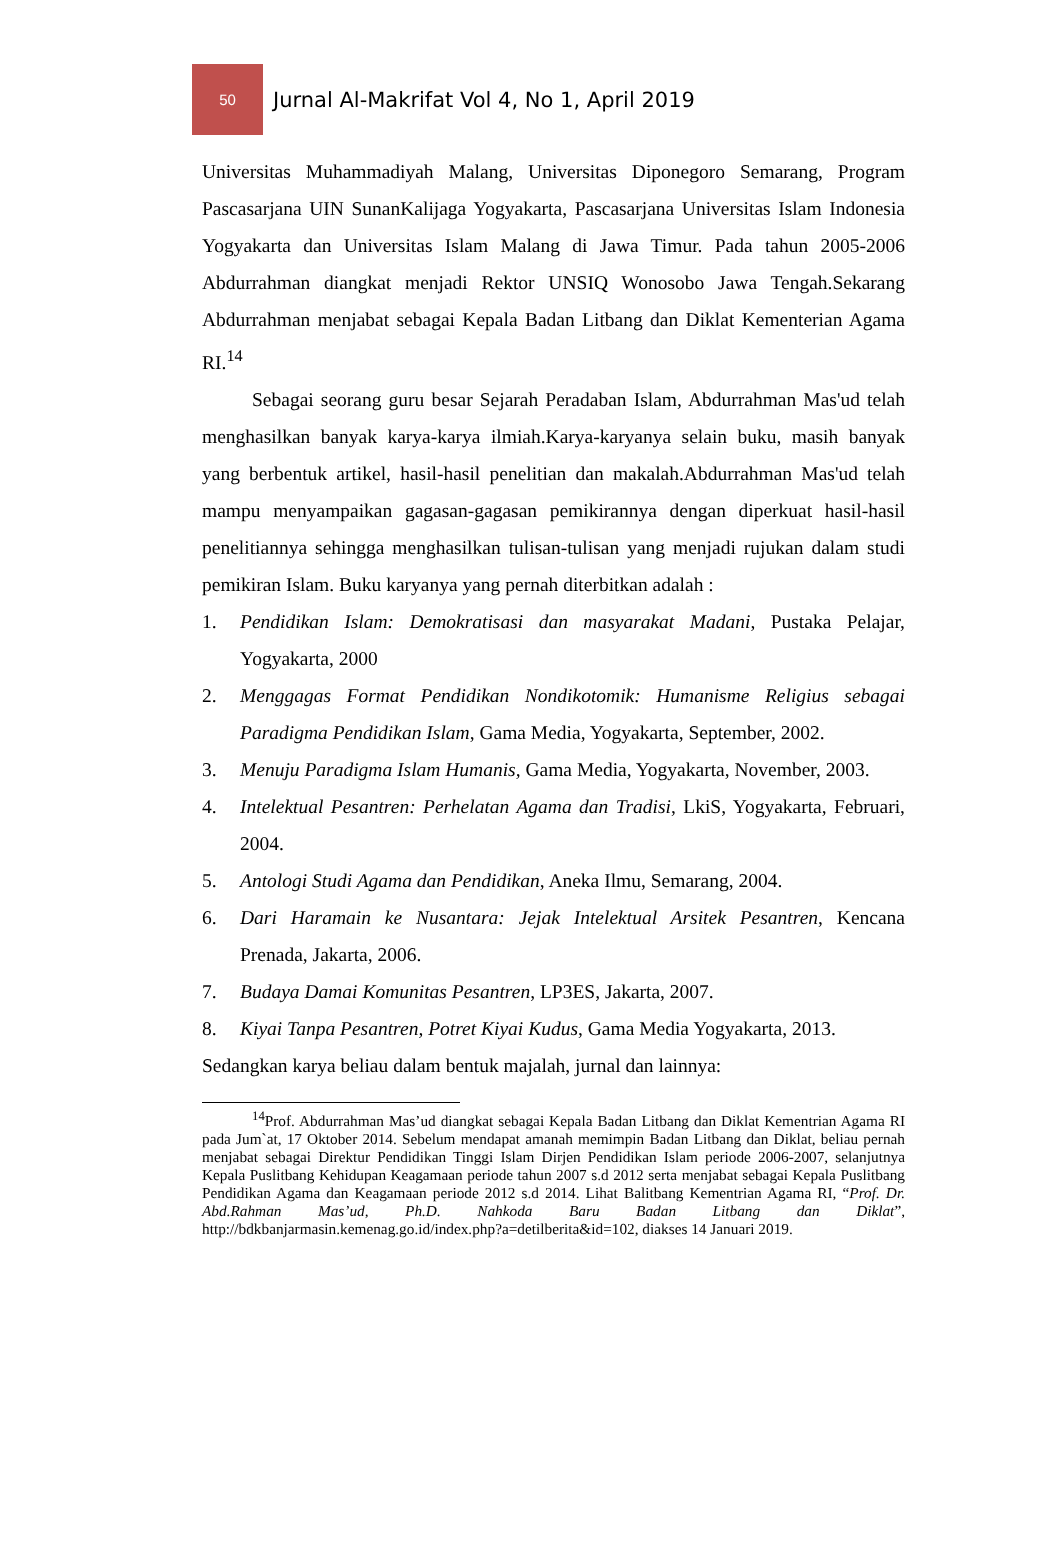50
Jurnal Al-Makrifat Vol 4, No 1, April 2019
Universitas Muhammadiyah Malang, Universitas Diponegoro Semarang, Program Pascasarjana UIN SunanKalijaga Yogyakarta, Pascasarjana Universitas Islam Indonesia Yogyakarta dan Universitas Islam Malang di Jawa Timur. Pada tahun 2005-2006 Abdurrahman diangkat menjadi Rektor UNSIQ Wonosobo Jawa Tengah.Sekarang Abdurrahman menjabat sebagai Kepala Badan Litbang dan Diklat Kementerian Agama RI.<sup>14</sup>
Sebagai seorang guru besar Sejarah Peradaban Islam, Abdurrahman Mas'ud telah menghasilkan banyak karya-karya ilmiah.Karya-karyanya selain buku, masih banyak yang berbentuk artikel, hasil-hasil penelitian dan makalah.Abdurrahman Mas'ud telah mampu menyampaikan gagasan-gagasan pemikirannya dengan diperkuat hasil-hasil penelitiannya sehingga menghasilkan tulisan-tulisan yang menjadi rujukan dalam studi pemikiran Islam. Buku karyanya yang pernah diterbitkan adalah :
1. Pendidikan Islam: Demokratisasi dan masyarakat Madani, Pustaka Pelajar, Yogyakarta, 2000
2. Menggagas Format Pendidikan Nondikotomik: Humanisme Religius sebagai Paradigma Pendidikan Islam, Gama Media, Yogyakarta, September, 2002.
3. Menuju Paradigma Islam Humanis, Gama Media, Yogyakarta, November, 2003.
4. Intelektual Pesantren: Perhelatan Agama dan Tradisi, LkiS, Yogyakarta, Februari, 2004.
5. Antologi Studi Agama dan Pendidikan, Aneka Ilmu, Semarang, 2004.
6. Dari Haramain ke Nusantara: Jejak Intelektual Arsitek Pesantren, Kencana Prenada, Jakarta, 2006.
7. Budaya Damai Komunitas Pesantren, LP3ES, Jakarta, 2007.
8. Kiyai Tanpa Pesantren, Potret Kiyai Kudus, Gama Media Yogyakarta, 2013.
Sedangkan karya beliau dalam bentuk majalah, jurnal dan lainnya:
<sup>14</sup> Prof. Abdurrahman Mas’ud diangkat sebagai Kepala Badan Litbang dan Diklat Kementrian Agama RI pada Jum`at, 17 Oktober 2014. Sebelum mendapat amanah memimpin Badan Litbang dan Diklat, beliau pernah menjabat sebagai Direktur Pendidikan Tinggi Islam Dirjen Pendidikan Islam periode 2006-2007, selanjutnya Kepala Puslitbang Kehidupan Keagamaan periode tahun 2007 s.d 2012 serta menjabat sebagai Kepala Puslitbang Pendidikan Agama dan Keagamaan periode 2012 s.d 2014. Lihat Balitbang Kementrian Agama RI, “Prof. Dr. Abd.Rahman Mas’ud, Ph.D. Nahkoda Baru Badan Litbang dan Diklat”, http://bdkbanjarmasin.kemenag.go.id/index.php?a=detilberita&id=102, diakses 14 Januari 2019.